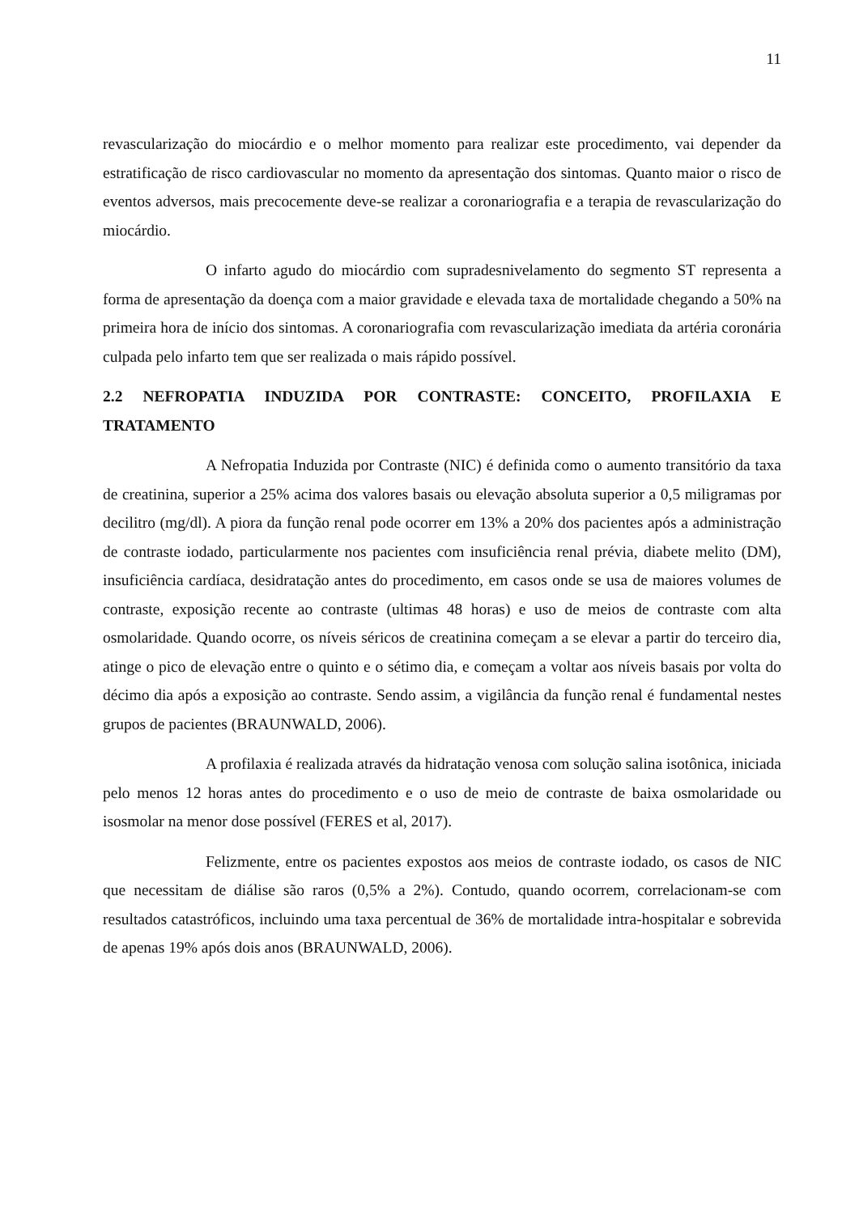11
revascularização do miocárdio e o melhor momento para realizar este procedimento, vai depender da estratificação de risco cardiovascular no momento da apresentação dos sintomas. Quanto maior o risco de eventos adversos, mais precocemente deve-se realizar a coronariografia e a terapia de revascularização do miocárdio.
O infarto agudo do miocárdio com supradesnivelamento do segmento ST representa a forma de apresentação da doença com a maior gravidade e elevada taxa de mortalidade chegando a 50% na primeira hora de início dos sintomas. A coronariografia com revascularização imediata da artéria coronária culpada pelo infarto tem que ser realizada o mais rápido possível.
2.2 NEFROPATIA INDUZIDA POR CONTRASTE: CONCEITO, PROFILAXIA E TRATAMENTO
A Nefropatia Induzida por Contraste (NIC) é definida como o aumento transitório da taxa de creatinina, superior a 25% acima dos valores basais ou elevação absoluta superior a 0,5 miligramas por decilitro (mg/dl). A piora da função renal pode ocorrer em 13% a 20% dos pacientes após a administração de contraste iodado, particularmente nos pacientes com insuficiência renal prévia, diabete melito (DM), insuficiência cardíaca, desidratação antes do procedimento, em casos onde se usa de maiores volumes de contraste, exposição recente ao contraste (ultimas 48 horas) e uso de meios de contraste com alta osmolaridade. Quando ocorre, os níveis séricos de creatinina começam a se elevar a partir do terceiro dia, atinge o pico de elevação entre o quinto e o sétimo dia, e começam a voltar aos níveis basais por volta do décimo dia após a exposição ao contraste. Sendo assim, a vigilância da função renal é fundamental nestes grupos de pacientes (BRAUNWALD, 2006).
A profilaxia é realizada através da hidratação venosa com solução salina isotônica, iniciada pelo menos 12 horas antes do procedimento e o uso de meio de contraste de baixa osmolaridade ou isosmolar na menor dose possível (FERES et al, 2017).
Felizmente, entre os pacientes expostos aos meios de contraste iodado, os casos de NIC que necessitam de diálise são raros (0,5% a 2%). Contudo, quando ocorrem, correlacionam-se com resultados catastróficos, incluindo uma taxa percentual de 36% de mortalidade intra-hospitalar e sobrevida de apenas 19% após dois anos (BRAUNWALD, 2006).